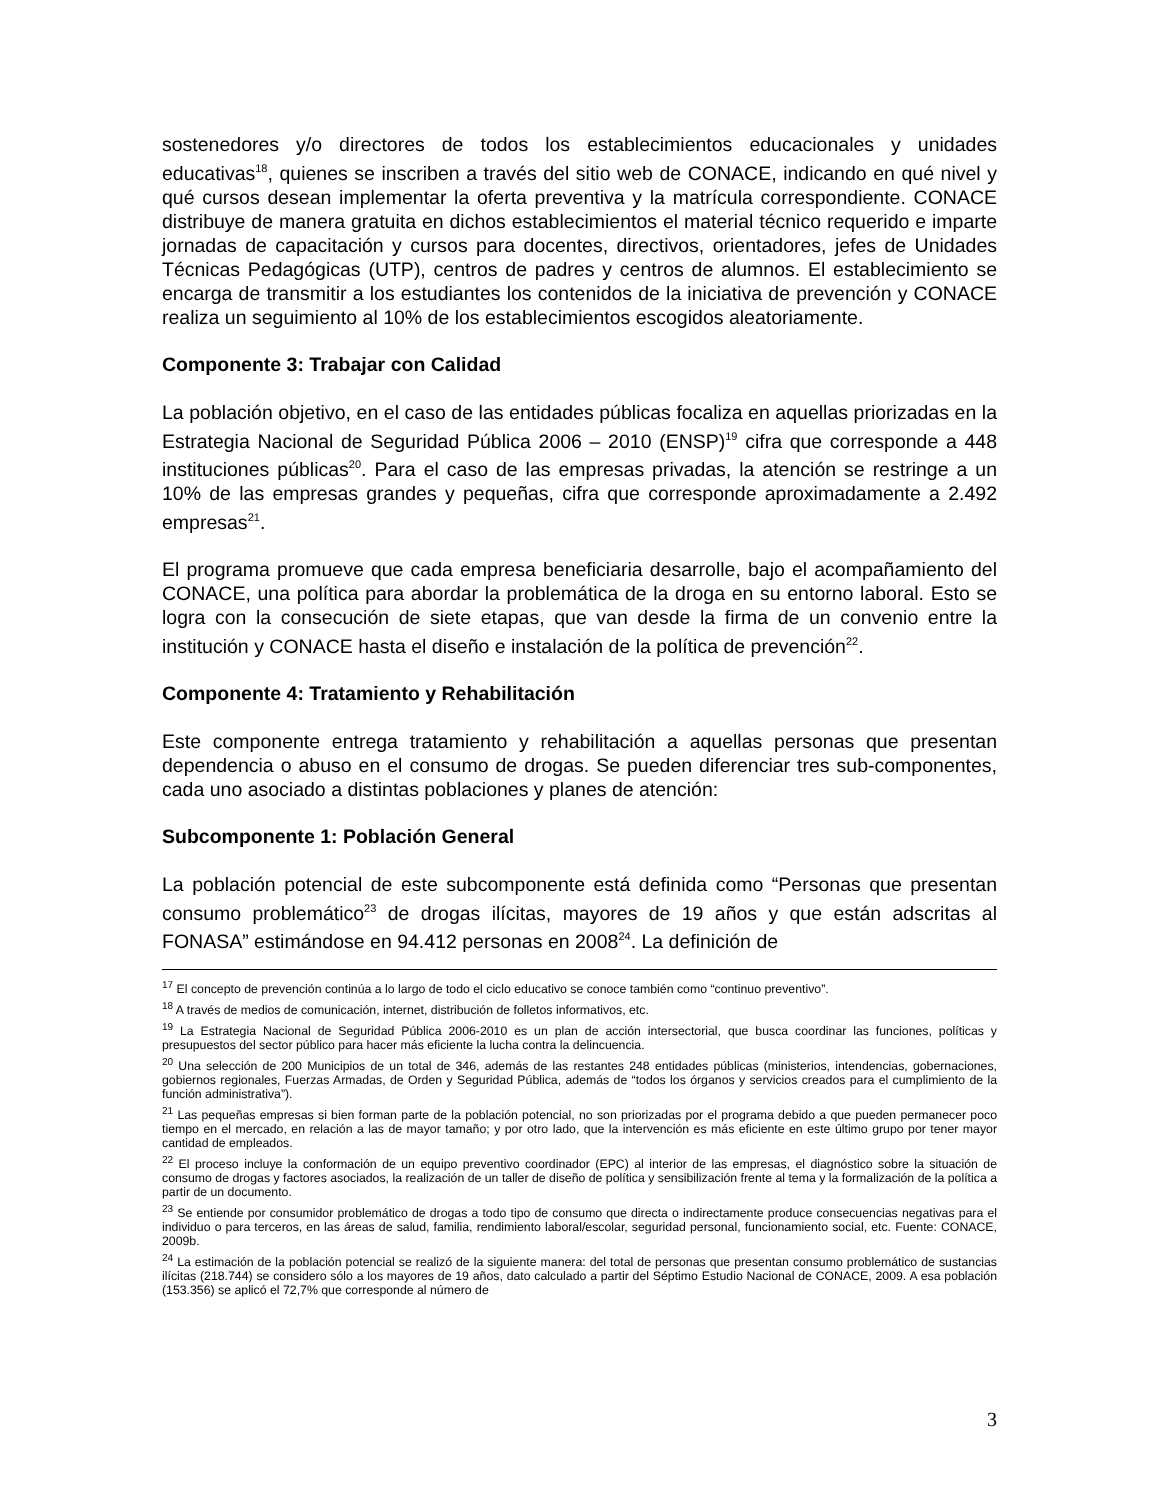sostenedores y/o directores de todos los establecimientos educacionales y unidades educativas<sup>18</sup>, quienes se inscriben a través del sitio web de CONACE, indicando en qué nivel y qué cursos desean implementar la oferta preventiva y la matrícula correspondiente. CONACE distribuye de manera gratuita en dichos establecimientos el material técnico requerido e imparte jornadas de capacitación y cursos para docentes, directivos, orientadores, jefes de Unidades Técnicas Pedagógicas (UTP), centros de padres y centros de alumnos. El establecimiento se encarga de transmitir a los estudiantes los contenidos de la iniciativa de prevención y CONACE realiza un seguimiento al 10% de los establecimientos escogidos aleatoriamente.
Componente 3: Trabajar con Calidad
La población objetivo, en el caso de las entidades públicas focaliza en aquellas priorizadas en la Estrategia Nacional de Seguridad Pública 2006 – 2010 (ENSP)<sup>19</sup> cifra que corresponde a 448 instituciones públicas<sup>20</sup>. Para el caso de las empresas privadas, la atención se restringe a un 10% de las empresas grandes y pequeñas, cifra que corresponde aproximadamente a 2.492 empresas<sup>21</sup>.
El programa promueve que cada empresa beneficiaria desarrolle, bajo el acompañamiento del CONACE, una política para abordar la problemática de la droga en su entorno laboral. Esto se logra con la consecución de siete etapas, que van desde la firma de un convenio entre la institución y CONACE hasta el diseño e instalación de la política de prevención<sup>22</sup>.
Componente 4: Tratamiento y Rehabilitación
Este componente entrega tratamiento y rehabilitación a aquellas personas que presentan dependencia o abuso en el consumo de drogas. Se pueden diferenciar tres sub-componentes, cada uno asociado a distintas poblaciones y planes de atención:
Subcomponente 1: Población General
La población potencial de este subcomponente está definida como “Personas que presentan consumo problemático<sup>23</sup> de drogas ilícitas, mayores de 19 años y que están adscritas al FONASA” estimándose en 94.412 personas en 2008<sup>24</sup>. La definición de
<sup>17</sup> El concepto de prevención continúa a lo largo de todo el ciclo educativo se conoce también como “continuo preventivo”.
<sup>18</sup> A través de medios de comunicación, internet, distribución de folletos informativos, etc.
<sup>19</sup> La Estrategia Nacional de Seguridad Pública 2006-2010 es un plan de acción intersectorial, que busca coordinar las funciones, políticas y presupuestos del sector público para hacer más eficiente la lucha contra la delincuencia.
<sup>20</sup> Una selección de 200 Municipios de un total de 346, además de las restantes 248 entidades públicas (ministerios, intendencias, gobernaciones, gobiernos regionales, Fuerzas Armadas, de Orden y Seguridad Pública, además de “todos los órganos y servicios creados para el cumplimiento de la función administrativa”).
<sup>21</sup> Las pequeñas empresas si bien forman parte de la población potencial, no son priorizadas por el programa debido a que pueden permanecer poco tiempo en el mercado, en relación a las de mayor tamaño; y por otro lado, que la intervención es más eficiente en este último grupo por tener mayor cantidad de empleados.
<sup>22</sup> El proceso incluye la conformación de un equipo preventivo coordinador (EPC) al interior de las empresas, el diagnóstico sobre la situación de consumo de drogas y factores asociados, la realización de un taller de diseño de política y sensibilización frente al tema y la formalización de la política a partir de un documento.
<sup>23</sup> Se entiende por consumidor problemático de drogas a todo tipo de consumo que directa o indirectamente produce consecuencias negativas para el individuo o para terceros, en las áreas de salud, familia, rendimiento laboral/escolar, seguridad personal, funcionamiento social, etc. Fuente: CONACE, 2009b.
<sup>24</sup> La estimación de la población potencial se realizó de la siguiente manera: del total de personas que presentan consumo problemático de sustancias ilícitas (218.744) se considero sólo a los mayores de 19 años, dato calculado a partir del Séptimo Estudio Nacional de CONACE, 2009. A esa población (153.356) se aplicó el 72,7% que corresponde al número de
3